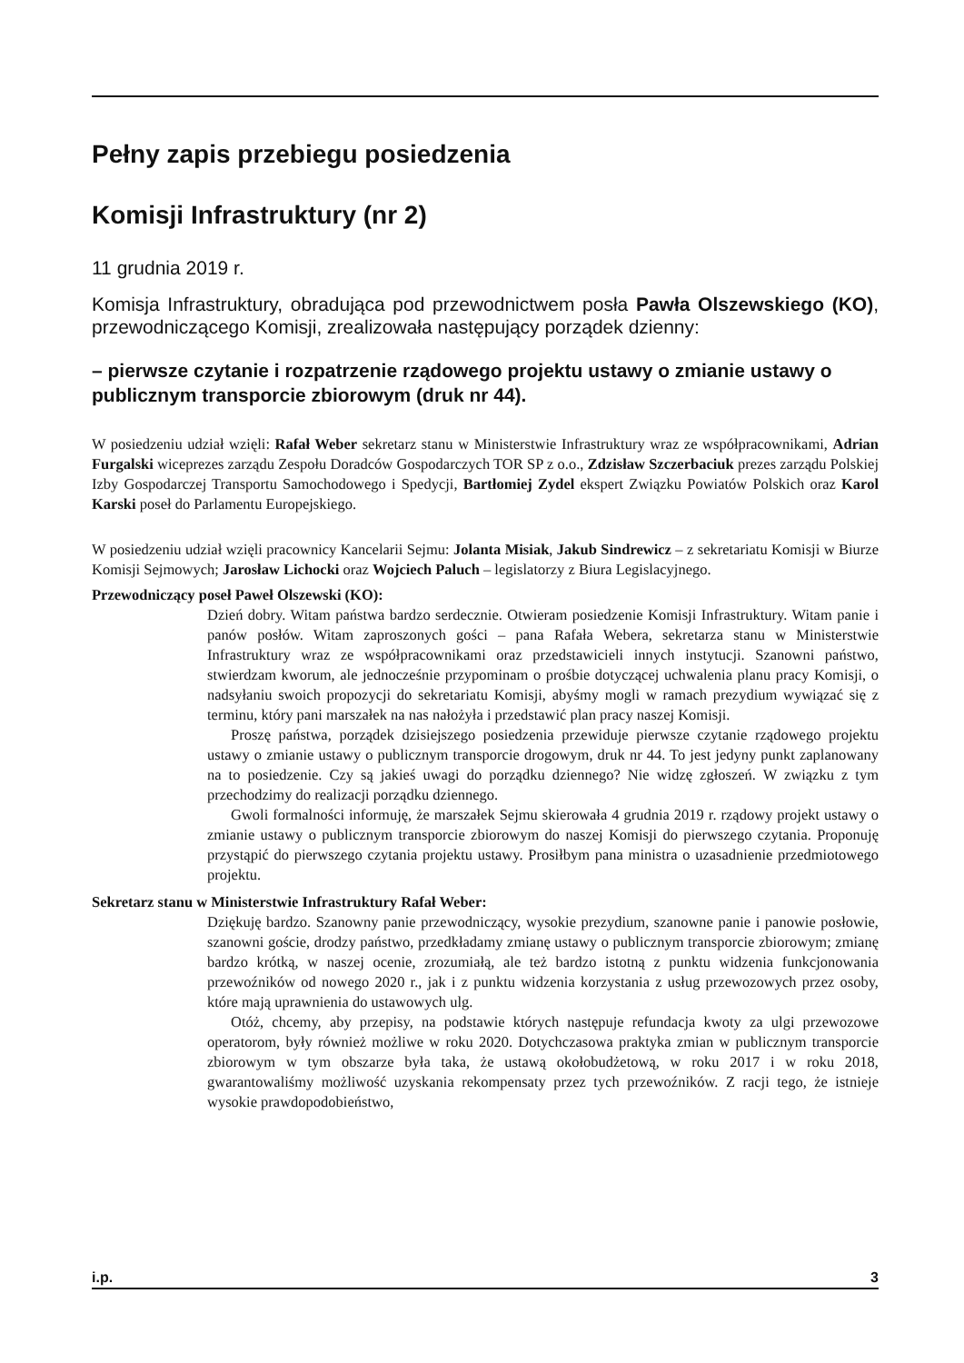Pełny zapis przebiegu posiedzenia
Komisji Infrastruktury (nr 2)
11 grudnia 2019 r.
Komisja Infrastruktury, obradująca pod przewodnictwem posła Pawła Olszewskiego (KO), przewodniczącego Komisji, zrealizowała następujący porządek dzienny:
– pierwsze czytanie i rozpatrzenie rządowego projektu ustawy o zmianie ustawy o publicznym transporcie zbiorowym (druk nr 44).
W posiedzeniu udział wzięli: Rafał Weber sekretarz stanu w Ministerstwie Infrastruktury wraz ze współpracownikami, Adrian Furgalski wiceprezes zarządu Zespołu Doradców Gospodarczych TOR SP z o.o., Zdzisław Szczerbaciuk prezes zarządu Polskiej Izby Gospodarczej Transportu Samochodowego i Spedycji, Bartłomiej Zydel ekspert Związku Powiatów Polskich oraz Karol Karski poseł do Parlamentu Europejskiego.
W posiedzeniu udział wzięli pracownicy Kancelarii Sejmu: Jolanta Misiak, Jakub Sindrewicz – z sekretariatu Komisji w Biurze Komisji Sejmowych; Jarosław Lichocki oraz Wojciech Paluch – legislatorzy z Biura Legislacyjnego.
Przewodniczący poseł Paweł Olszewski (KO):
Dzień dobry. Witam państwa bardzo serdecznie. Otwieram posiedzenie Komisji Infrastruktury. Witam panie i panów posłów. Witam zaproszonych gości – pana Rafała Webera, sekretarza stanu w Ministerstwie Infrastruktury wraz ze współpracownikami oraz przedstawicieli innych instytucji. Szanowni państwo, stwierdzam kworum, ale jednocześnie przypominam o prośbie dotyczącej uchwalenia planu pracy Komisji, o nadsyłaniu swoich propozycji do sekretariatu Komisji, abyśmy mogli w ramach prezydium wywiązać się z terminu, który pani marszałek na nas nałożyła i przedstawić plan pracy naszej Komisji.
Proszę państwa, porządek dzisiejszego posiedzenia przewiduje pierwsze czytanie rządowego projektu ustawy o zmianie ustawy o publicznym transporcie drogowym, druk nr 44. To jest jedyny punkt zaplanowany na to posiedzenie. Czy są jakieś uwagi do porządku dziennego? Nie widzę zgłoszeń. W związku z tym przechodzimy do realizacji porządku dziennego.
Gwoli formalności informuję, że marszałek Sejmu skierowała 4 grudnia 2019 r. rządowy projekt ustawy o zmianie ustawy o publicznym transporcie zbiorowym do naszej Komisji do pierwszego czytania. Proponuję przystąpić do pierwszego czytania projektu ustawy. Prosiłbym pana ministra o uzasadnienie przedmiotowego projektu.
Sekretarz stanu w Ministerstwie Infrastruktury Rafał Weber:
Dziękuję bardzo. Szanowny panie przewodniczący, wysokie prezydium, szanowne panie i panowie posłowie, szanowni goście, drodzy państwo, przedkładamy zmianę ustawy o publicznym transporcie zbiorowym; zmianę bardzo krótką, w naszej ocenie, zrozumiałą, ale też bardzo istotną z punktu widzenia funkcjonowania przewoźników od nowego 2020 r., jak i z punktu widzenia korzystania z usług przewozowych przez osoby, które mają uprawnienia do ustawowych ulg.
Otóż, chcemy, aby przepisy, na podstawie których następuje refundacja kwoty za ulgi przewozowe operatorom, były również możliwe w roku 2020. Dotychczasowa praktyka zmian w publicznym transporcie zbiorowym w tym obszarze była taka, że ustawą okołobudżetową, w roku 2017 i w roku 2018, gwarantowaliśmy możliwość uzyskania rekompensaty przez tych przewoźników. Z racji tego, że istnieje wysokie prawdopodobieństwo,
i.p. 3